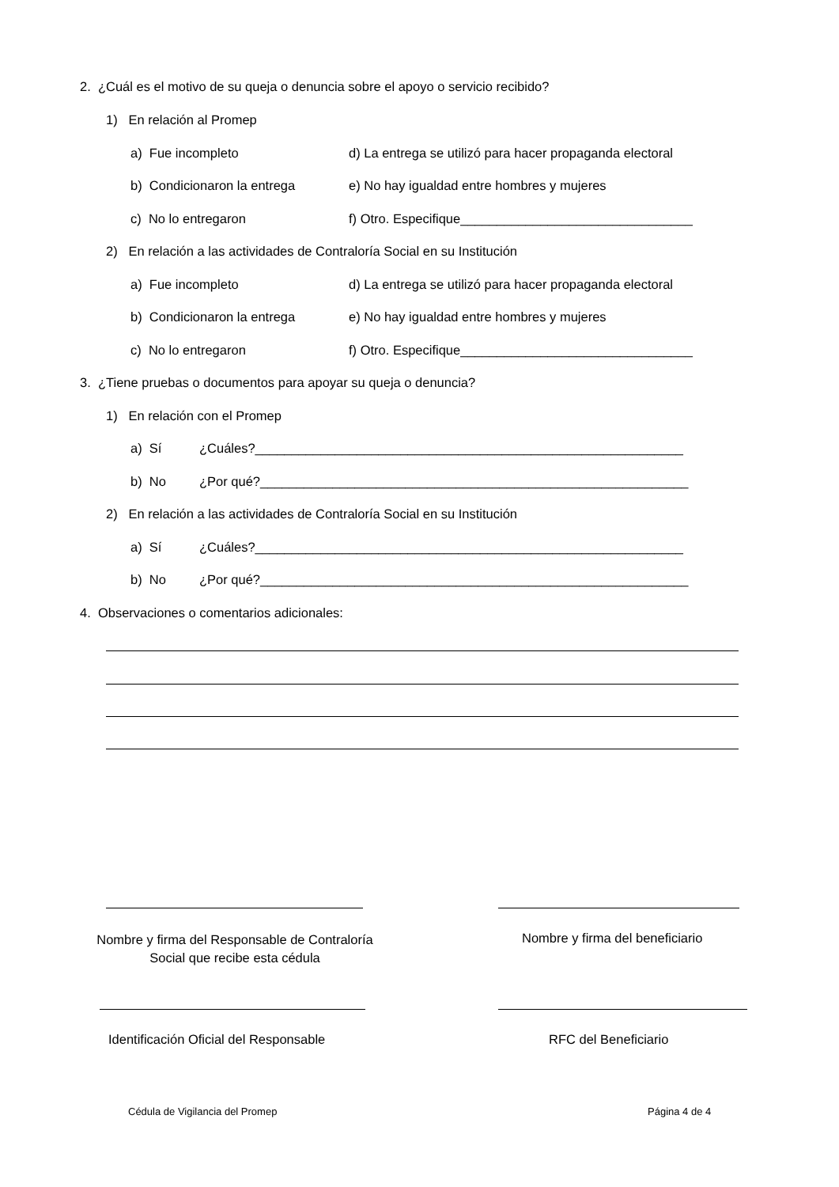2. ¿Cuál es el motivo de su queja o denuncia sobre el apoyo o servicio recibido?
1) En relación al Promep
a) Fue incompleto d) La entrega se utilizó para hacer propaganda electoral
b) Condicionaron la entrega e) No hay igualdad entre hombres y mujeres
c) No lo entregaron f) Otro. Especifique________________________________
2) En relación a las actividades de Contraloría Social en su Institución
a) Fue incompleto d) La entrega se utilizó para hacer propaganda electoral
b) Condicionaron la entrega e) No hay igualdad entre hombres y mujeres
c) No lo entregaron f) Otro. Especifique________________________________
3. ¿Tiene pruebas o documentos para apoyar su queja o denuncia?
1) En relación con el Promep
a) Sí ¿Cuáles?___________________________________________________________
b) No ¿Por qué?___________________________________________________________
2) En relación a las actividades de Contraloría Social en su Institución
a) Sí ¿Cuáles?___________________________________________________________
b) No ¿Por qué?___________________________________________________________
4. Observaciones o comentarios adicionales:
Nombre y firma del Responsable de Contraloría Social que recibe esta cédula
Nombre y firma del beneficiario
Identificación Oficial del Responsable RFC del Beneficiario
Cédula de Vigilancia del Promep Página 4 de 4